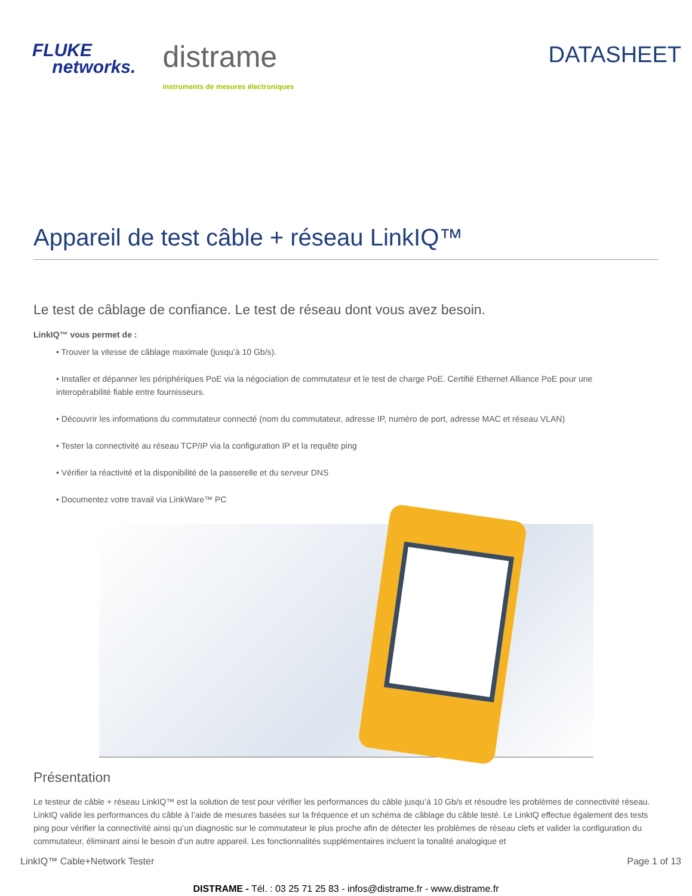FLUKE
networks.
distrame
instruments de mesures électroniques
DATASHEET
Appareil de test câble + réseau LinkIQ™
Le test de câblage de confiance. Le test de réseau dont vous avez besoin.
LinkIQ™ vous permet de :
• Trouver la vitesse de câblage maximale (jusqu’à 10 Gb/s).
• Installer et dépanner les périphériques PoE via la négociation de commutateur et le test de charge PoE. Certifié Ethernet Alliance PoE pour une interopérabilité fiable entre fournisseurs.
• Découvrir les informations du commutateur connecté (nom du commutateur, adresse IP, numéro de port, adresse MAC et réseau VLAN)
• Tester la connectivité au réseau TCP/IP via la configuration IP et la requête ping
• Vérifier la réactivité et la disponibilité de la passerelle et du serveur DNS
• Documentez votre travail via LinkWare™ PC
Présentation
Le testeur de câble + réseau LinkIQ™ est la solution de test pour vérifier les performances du câble jusqu’à 10 Gb/s et résoudre les problèmes de connectivité réseau. LinkIQ valide les performances du câble à l’aide de mesures basées sur la fréquence et un schéma de câblage du câble testé. Le LinkIQ effectue également des tests ping pour vérifier la connectivité ainsi qu’un diagnostic sur le commutateur le plus proche afin de détecter les problèmes de réseau clefs et valider la configuration du commutateur, éliminant ainsi le besoin d’un autre appareil. Les fonctionnalités supplémentaires incluent la tonalité analogique et
LinkIQ™ Cable+Network Tester Page 1 of 13
DISTRAME - Tél. : 03 25 71 25 83 - infos@distrame.fr - www.distrame.fr